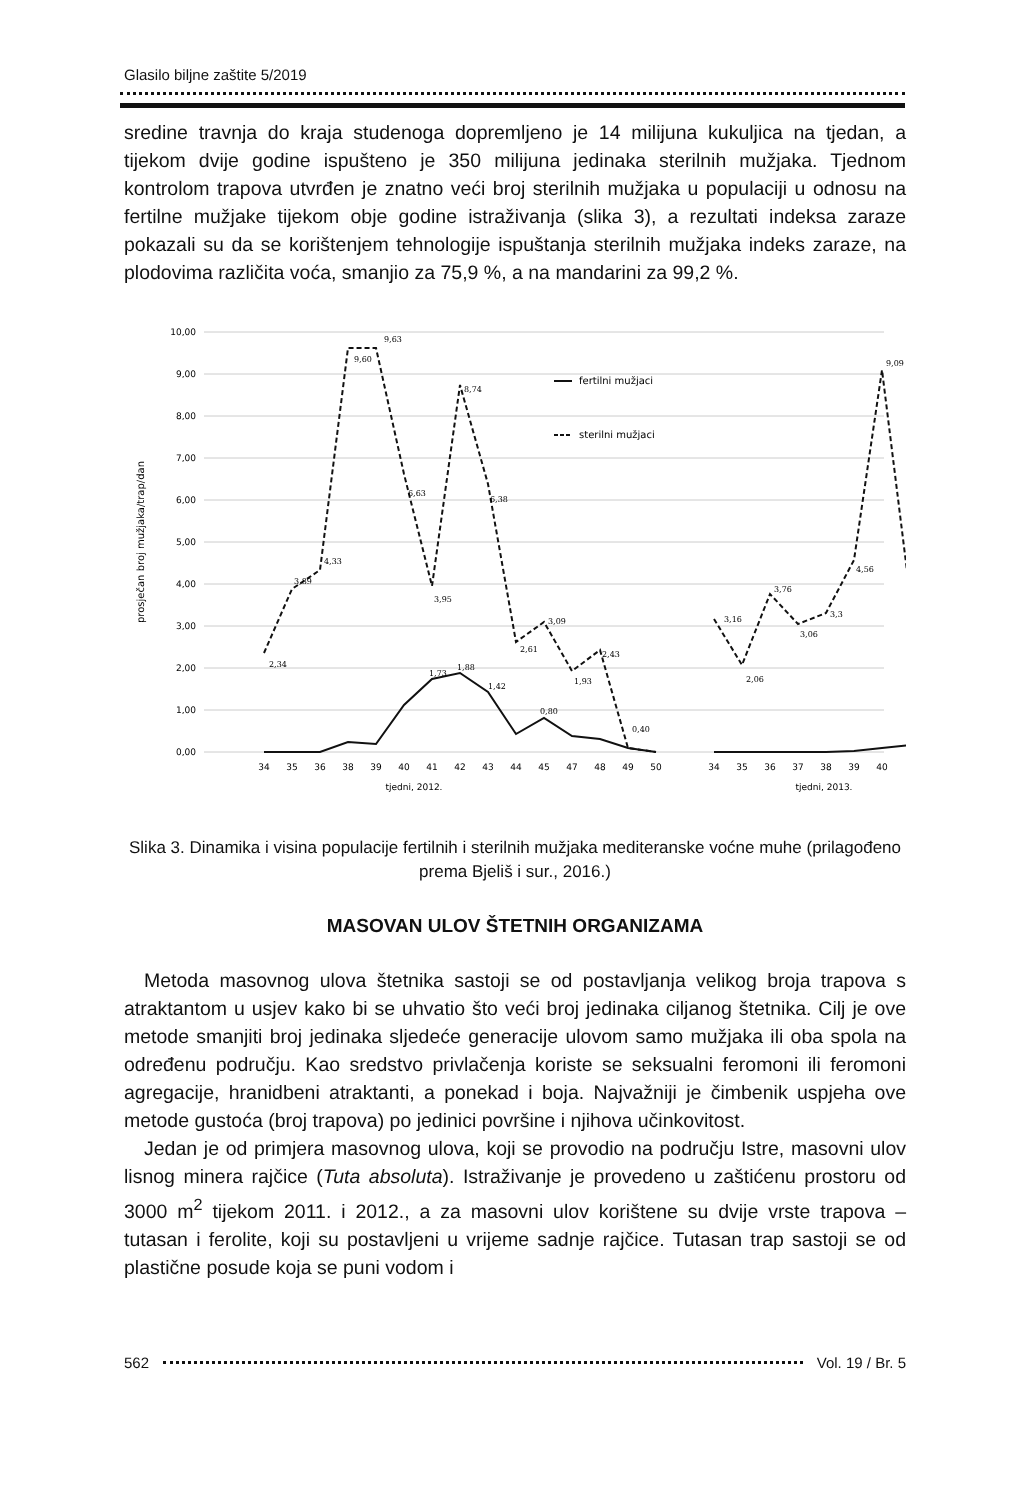Glasilo biljne zaštite 5/2019
sredine travnja do kraja studenoga dopremljeno je 14 milijuna kukuljica na tjedan, a tijekom dvije godine ispušteno je 350 milijuna jedinaka sterilnih mužjaka. Tjednom kontrolom trapova utvrđen je znatno veći broj sterilnih mužjaka u populaciji u odnosu na fertilne mužjake tijekom obje godine istraživanja (slika 3), a rezultati indeksa zaraze pokazali su da se korištenjem tehnologije ispuštanja sterilnih mužjaka indeks zaraze, na plodovima različita voća, smanjio za 75,9 %, a na mandarini za 99,2 %.
10,00
9,00
8,00
7,00
6,00
5,00
4,00
3,00
2,00
1,00
0,00
prosječan broj mužjaka/trap/dan
fertilni mužjaci
sterilni mužjaci
34
35
36
38
39
40
41
42
43
44
45
47
48
49
50
34
35
36
37
38
39
40
tjedni, 2012.
tjedni, 2013.
2,34
3,89
4,33
9,60
9,63
6,63
3,95
8,74
6,38
2,61
3,09
1,93
2,43
3,16
2,06
3,76
3,06
3,3
4,56
9,09
1,73
1,88
1,42
0,80
0,40
Slika 3. Dinamika i visina populacije fertilnih i sterilnih mužjaka mediteranske voćne muhe (prilagođeno prema Bjeliš i sur., 2016.)
MASOVAN ULOV ŠTETNIH ORGANIZAMA
Metoda masovnog ulova štetnika sastoji se od postavljanja velikog broja trapova s atraktantom u usjev kako bi se uhvatio što veći broj jedinaka ciljanog štetnika. Cilj je ove metode smanjiti broj jedinaka sljedeće generacije ulovom samo mužjaka ili oba spola na određenu području. Kao sredstvo privlačenja koriste se seksualni feromoni ili feromoni agregacije, hranidbeni atraktanti, a ponekad i boja. Najvažniji je čimbenik uspjeha ove metode gustoća (broj trapova) po jedinici površine i njihova učinkovitost.
Jedan je od primjera masovnog ulova, koji se provodio na području Istre, masovni ulov lisnog minera rajčice (Tuta absoluta). Istraživanje je provedeno u zaštićenu prostoru od 3000 m<sup>2</sup> tijekom 2011. i 2012., a za masovni ulov korištene su dvije vrste trapova – tutasan i ferolite, koji su postavljeni u vrijeme sadnje rajčice. Tutasan trap sastoji se od plastične posude koja se puni vodom i
562 Vol. 19 / Br. 5